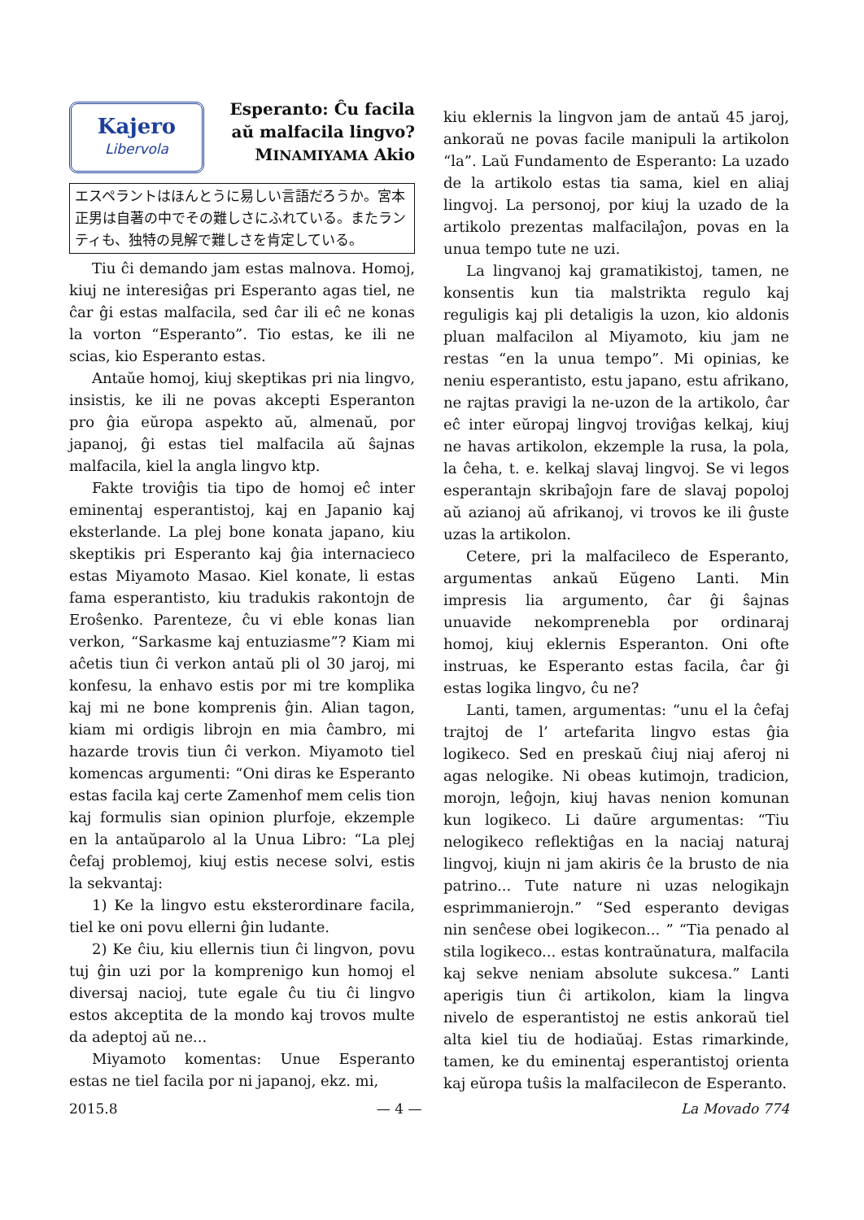Kajero
Libervola
Esperanto: Ĉu facila
aŭ malfacila lingvo?
MINAMIYAMA Akio
エスペラントはほんとうに易しい言語だろうか。宮本正男は自著の中でその難しさにふれている。またランティも、独特の見解で難しさを肯定している。
Tiu ĉi demando jam estas malnova. Homoj, kiuj ne interesiĝas pri Esperanto agas tiel, ne ĉar ĝi estas malfacila, sed ĉar ili eĉ ne konas la vorton “Esperanto”. Tio estas, ke ili ne scias, kio Esperanto estas.
Antaŭe homoj, kiuj skeptikas pri nia lingvo, insistis, ke ili ne povas akcepti Esperanton pro ĝia eŭropa aspekto aŭ, almenaŭ, por japanoj, ĝi estas tiel malfacila aŭ ŝajnas malfacila, kiel la angla lingvo ktp.
Fakte troviĝis tia tipo de homoj eĉ inter eminentaj esperantistoj, kaj en Japanio kaj eksterlande. La plej bone konata japano, kiu skeptikis pri Esperanto kaj ĝia internacieco estas Miyamoto Masao. Kiel konate, li estas fama esperantisto, kiu tradukis rakontojn de Eroŝenko. Parenteze, ĉu vi eble konas lian verkon, “Sarkasme kaj entuziasme”? Kiam mi aĉetis tiun ĉi verkon antaŭ pli ol 30 jaroj, mi konfesu, la enhavo estis por mi tre komplika kaj mi ne bone komprenis ĝin. Alian tagon, kiam mi ordigis librojn en mia ĉambro, mi hazarde trovis tiun ĉi verkon. Miyamoto tiel komencas argumenti: “Oni diras ke Esperanto estas facila kaj certe Zamenhof mem celis tion kaj formulis sian opinion plurfoje, ekzemple en la antaŭparolo al la Unua Libro: “La plej ĉefaj problemoj, kiuj estis necese solvi, estis la sekvantaj:
1) Ke la lingvo estu eksterordinare facila, tiel ke oni povu ellerni ĝin ludante.
2) Ke ĉiu, kiu ellernis tiun ĉi lingvon, povu tuj ĝin uzi por la komprenigo kun homoj el diversaj nacioj, tute egale ĉu tiu ĉi lingvo estos akceptita de la mondo kaj trovos multe da adeptoj aŭ ne...
Miyamoto komentas: Unue Esperanto estas ne tiel facila por ni japanoj, ekz. mi,
kiu eklernis la lingvon jam de antaŭ 45 jaroj, ankoraŭ ne povas facile manipuli la artikolon “la”. Laŭ Fundamento de Esperanto: La uzado de la artikolo estas tia sama, kiel en aliaj lingvoj. La personoj, por kiuj la uzado de la artikolo prezentas malfacilaĵon, povas en la unua tempo tute ne uzi.
La lingvanoj kaj gramatikistoj, tamen, ne konsentis kun tia malstrikta regulo kaj reguligis kaj pli detaligis la uzon, kio aldonis pluan malfacilon al Miyamoto, kiu jam ne restas “en la unua tempo”. Mi opinias, ke neniu esperantisto, estu japano, estu afrikano, ne rajtas pravigi la ne-uzon de la artikolo, ĉar eĉ inter eŭropaj lingvoj troviĝas kelkaj, kiuj ne havas artikolon, ekzemple la rusa, la pola, la ĉeha, t. e. kelkaj slavaj lingvoj. Se vi legos esperantajn skribaĵojn fare de slavaj popoloj aŭ azianoj aŭ afrikanoj, vi trovos ke ili ĝuste uzas la artikolon.
Cetere, pri la malfacileco de Esperanto, argumentas ankaŭ Eŭgeno Lanti. Min impresis lia argumento, ĉar ĝi ŝajnas unuavide nekomprenebla por ordinaraj homoj, kiuj eklernis Esperanton. Oni ofte instruas, ke Esperanto estas facila, ĉar ĝi estas logika lingvo, ĉu ne?
Lanti, tamen, argumentas: “unu el la ĉefaj trajtoj de l’ artefarita lingvo estas ĝia logikeco. Sed en preskaŭ ĉiuj niaj aferoj ni agas nelogike. Ni obeas kutimojn, tradicion, morojn, leĝojn, kiuj havas nenion komunan kun logikeco. Li daŭre argumentas: “Tiu nelogikeco reflektiĝas en la naciaj naturaj lingvoj, kiujn ni jam akiris ĉe la brusto de nia patrino... Tute nature ni uzas nelogikajn esprimmanierojn.” “Sed esperanto devigas nin senĉese obei logikecon... ” “Tia penado al stila logikeco... estas kontraŭnatura, malfacila kaj sekve neniam absolute sukcesa.” Lanti aperigis tiun ĉi artikolon, kiam la lingva nivelo de esperantistoj ne estis ankoraŭ tiel alta kiel tiu de hodiaŭaj. Estas rimarkinde, tamen, ke du eminentaj esperantistoj orienta kaj eŭropa tuŝis la malfacilecon de Esperanto.
2015.8 — 4 — La Movado 774